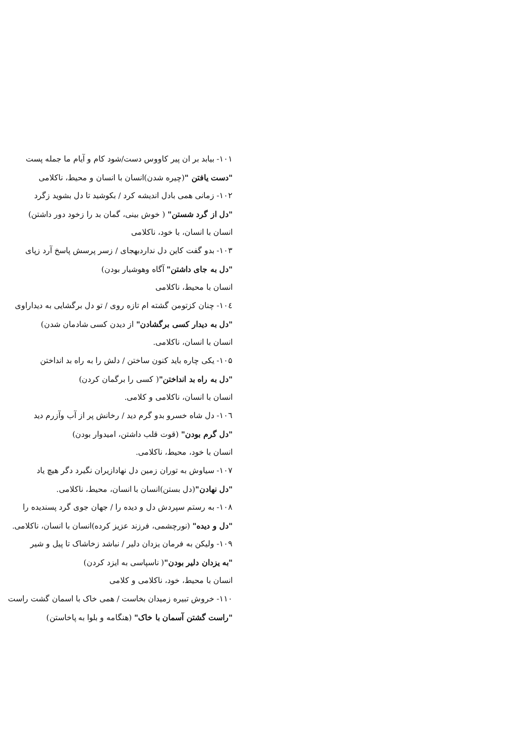۱۰۱- بیابد بر ان پیر کاووس دست/شود کام و آیام ما جمله پست
"دست یافتن "(چیره شدن)انسان با انسان و محیط، ناکلامی
۱۰۲- زمانی همی بادل اندیشه کرد / بکوشید تا دل بشوید زگرد
"دل از گرد شستن" ( خوش بینی، گمان بد را زخود دور داشتن)
انسان با انسان، با خود، ناکلامی
۱۰۳- بدو گفت کاین دل نداردبهجای / زسر پرسش پاسخ آرد زپای
"دل به جای داشتن" آگاه وهوشیار بودن)
انسان با محیط، ناکلامی
۱۰٤- چنان کزتومن گشته ام تازه روی / تو دل برگشایی به دیداراوی
"دل به دیدار کسی برگشادن" از دیدن کسی شادمان شدن)
انسان با انسان، ناکلامی.
۱۰۵- یکی چاره باید کنون ساختن / دلش را به راه بد انداختن
"دل به راه بد انداختن"( کسی را برگمان کردن)
انسان با انسان، ناکلامی و کلامی.
۱۰٦- دل شاه خسرو بدو گرم دید / رخانش پر از آب وآزرم دید
"دل گرم بودن" (قوت قلب داشتن، امیدوار بودن)
انسان با خود، محیط، ناکلامی.
۱۰۷- سیاوش به توران زمین دل نهادازیران نگیرد دگر هیچ یاد
"دل نهادن"(دل بستن)انسان با انسان، محیط، ناکلامی.
۱۰۸- به رستم سپردش دل و دیده را / جهان جوی گرد پسندیده را
"دل و دیده" (نورچشمی، فرزند عزیز کرده)انسان با انسان، ناکلامی.
۱۰۹- ولیکن به فرمان یزدان دلیر / نباشد زخاشاک تا پیل و شیر
"به یزدان دلیر بودن"( ناسپاسی به ایزد کردن)
انسان با محیط، خود، ناکلامی و کلامی
۱۱۰- خروش تبیره زمیدان بخاست / همی خاک با اسمان گشت راست
"راست گشتن آسمان با خاک" (هنگامه و بلوا به پاخاستن)